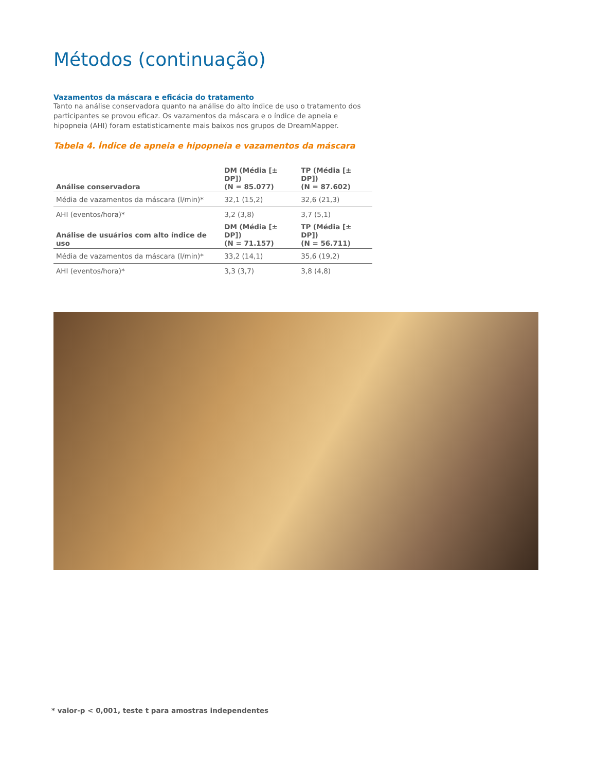Métodos (continuação)
Vazamentos da máscara e eficácia do tratamento
Tanto na análise conservadora quanto na análise do alto índice de uso o tratamento dos participantes se provou eficaz. Os vazamentos da máscara e o índice de apneia e hipopneia (AHI) foram estatisticamente mais baixos nos grupos de DreamMapper.
Tabela 4. Índice de apneia e hipopneia e vazamentos da máscara
| Análise conservadora | DM (Média [± DP]) (N = 85.077) | TP (Média [± DP]) (N = 87.602) |
| --- | --- | --- |
| Média de vazamentos da máscara (l/min)* | 32,1 (15,2) | 32,6 (21,3) |
| AHI (eventos/hora)* | 3,2 (3,8) | 3,7 (5,1) |
| Análise de usuários com alto índice de uso | DM (Média [± DP]) (N = 71.157) | TP (Média [± DP]) (N = 56.711) |
| Média de vazamentos da máscara (l/min)* | 33,2 (14,1) | 35,6 (19,2) |
| AHI (eventos/hora)* | 3,3 (3,7) | 3,8 (4,8) |
* valor-p < 0,001, teste t para amostras independentes